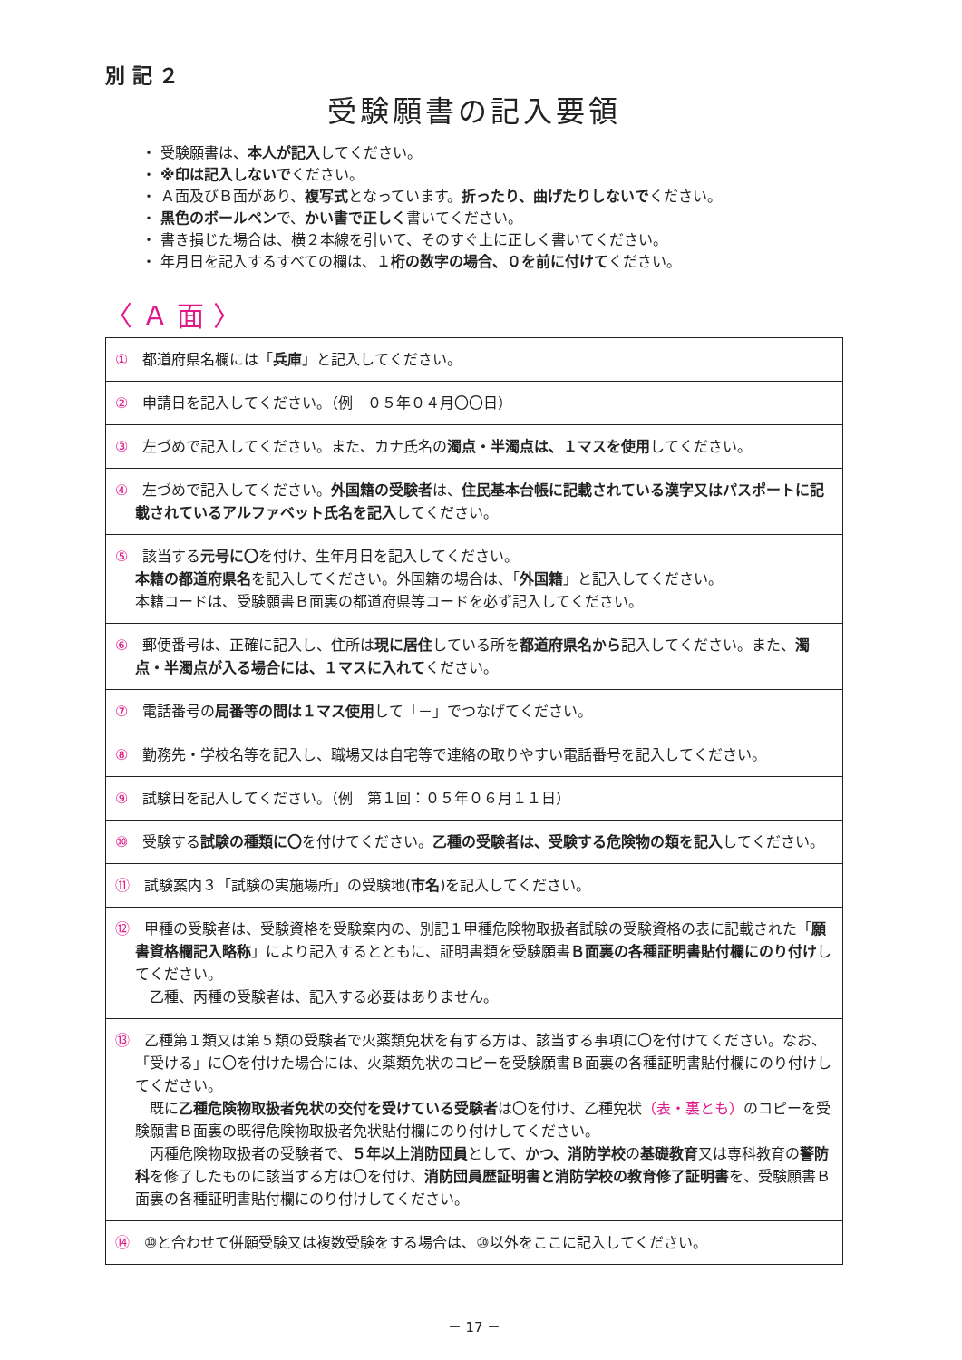別 記 ２
受験願書の記入要領
・ 受験願書は、本人が記入してください。
・ ※印は記入しないでください。
・ Ａ面及びＢ面があり、複写式となっています。折ったり、曲げたりしないでください。
・ 黒色のボールペンで、かい書で正しく書いてください。
・ 書き損じた場合は、横２本線を引いて、そのすぐ上に正しく書いてください。
・ 年月日を記入するすべての欄は、１桁の数字の場合、０を前に付けてください。
〈 Ａ 面 〉
| ① 都道府県名欄には「 兵庫 」と記入してください。 |
| ② 申請日を記入してください。（例 ０５年０４月〇〇日） |
| ③ 左づめで記入してください。また、カナ氏名の 濁点・半濁点は、１マスを使用 してください。 |
| ④ 左づめで記入してください。 外国籍の受験者 は、 住民基本台帳に記載されている漢字又はパスポートに記載されているアルファベット氏名を記入 してください。 |
| ⑤ 該当する 元号に〇 を付け、生年月日を記入してください。 本籍の都道府県名 を記入してください。外国籍の場合は、「 外国籍 」と記入してください。 本籍コードは、受験願書Ｂ面裏の都道府県等コードを必ず記入してください。 |
| ⑥ 郵便番号は、正確に記入し、住所は 現に居住 している所を 都道府県名から 記入してください。また、 濁点・半濁点が入る場合には、１マスに入れて ください。 |
| ⑦ 電話番号の 局番等の間は１マス使用 して「－」でつなげてください。 |
| ⑧ 勤務先・学校名等を記入し、職場又は自宅等で連絡の取りやすい電話番号を記入してください。 |
| ⑨ 試験日を記入してください。（例 第１回：０５年０６月１１日） |
| ⑩ 受験する 試験の種類に〇 を付けてください。 乙種の受験者は、受験する危険物の類を記入 してください。 |
| ⑪ 試験案内３「試験の実施場所」の受験地( 市名 )を記入してください。 |
| ⑫ 甲種の受験者は、受験資格を受験案内の、別記１甲種危険物取扱者試験の受験資格の表に記載された「 願書資格欄記入略称 」により記入するとともに、証明書類を受験願書 Ｂ面裏の各種証明書貼付欄にのり付け してください。 乙種、丙種の受験者は、記入する必要はありません。 |
| ⑬ 乙種第１類又は第５類の受験者で火薬類免状を有する方は、該当する事項に〇を付けてください。なお、「受ける」に〇を付けた場合には、火薬類免状のコピーを受験願書Ｂ面裏の各種証明書貼付欄にのり付けしてください。 既に 乙種危険物取扱者免状の交付を受けている受験者 は〇を付け、乙種免状 （表・裏とも） のコピーを受験願書Ｂ面裏の既得危険物取扱者免状貼付欄にのり付けしてください。 丙種危険物取扱者の受験者で、 ５年以上消防団員 として、 かつ、消防学校 の 基礎教育 又は専科教育の 警防科 を修了したものに該当する方は〇を付け、 消防団員歴証明書と消防学校の教育修了証明書 を、受験願書Ｂ面裏の各種証明書貼付欄にのり付けしてください。 |
| ⑭ ⑩と合わせて併願受験又は複数受験をする場合は、⑩以外をここに記入してください。 |
－ 17 －